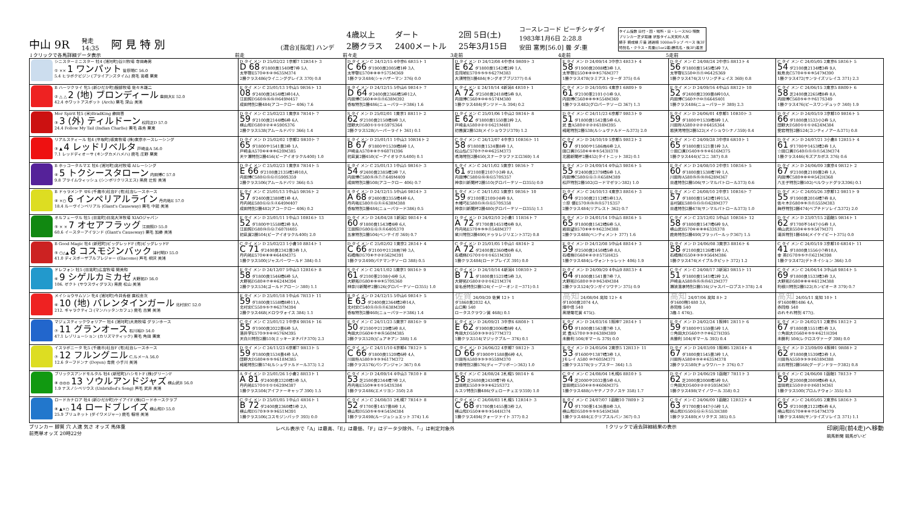中山 9R
発走
14:35
阿 見 特 別
(混合)[指定] ハンデ
4歳以上
2勝クラス
ダート
2400メートル
2回 5日(土)
25年3月15日
コースレコード ビーチシャダイ
1983年1月6日 2:28.8
安田 富男[56.0] 曇 ダ:重
タイム指数 日付・回・場所・日・レースNO 頭数
ブリンカー芝ダ距離 状態タイム天気枠人気
騎手 騎成績 斤量 通過順 1000mラップ ペース 後3F
特別名・クラス・馬重((1or2着)勝馬名・後3F)着差
↓クリックで各馬詳細データ表示 前走 前々走 3走前 4走前 5走前
| シニスターミニスター 牡4 (浦河町)谷川牧場 寺田寿男 ① ×× 1 ワンパット 菅原明C 56.0 5.4 ヒラボクビジン (ブライアンズタイム) 鹿毛 高橋 栗東 | D タイ メン D 25/02/22 1京都7 12R14ト 3 D 68 ダ1800良1540晴7枠 5人 太宰啓E570④⑤④③635M374 2勝クラス486(ウイニンググレイス 370) 0.8 | D タイ メン C 24/12/15 4中京6 6R15ト 1 C 66 ダ1900良2005晴1枠 3人 太宰啓E570⑧⑧⑧⑦575M369 1勝クラス484(シャハザーマン 376) 0.0 | D タイ メン D 24/12/08 4中京4 9R09ト 3 E 62 ダ1800良1542晴2枠 1人 長岡禎E570⑤⑤⑤⑤627M383 大須特別1勝484(キングオブブジ377) 0.6 | E タイ メン D 24/09/14 3中京3 4R13ト 4 58 ダ1900良2008晴3枠 1人 太宰啓E550⑧⑧⑩⑨576M377 1勝クラス478(ラミアストラーダ 375) 0.6 | D タイ メン C 24/08/24 2中京5 8R13ト 4 56 ダ1800良1545晴5枠 7人 太宰啓E550⑩⑪⑪⑩642S369 1勝クラス474(スリリングチェイス 369) 0.8 | C タイ メン C 24/05/05 2東京6 5R16ト 5 54 ダ2100良2134晴3枠 9人 鮫島克C570④⑤⑥⑨547M390 1勝クラス472(サンライズソレイユ 371) 2.3 |
| B ハーツクライ 牝5 (新ひだか町)服部牧場 佐々木雄二 ② △ △ 2 (地) ブロンディール 柴田大E 52.0 42.4 ホワットアスポット (Arch) 栗毛 深山 美浦 | E タイ メン C 25/01/13 1中山5 9R16ト 13 08 ダ2400良2454晴3枠14人 江田照D560⑯⑯⑯⑭649M457 成田特別2勝484(アコークロー 406) 7.6 | B タイ メン D 24/12/15 5中山6 9R14ト 7 D 64 ダ2400良2366晴5枠12人 内田博C560⑧⑩⑬⑪638M392 香取特別2勝486(ニューバラード386) 1.6 | E タイ メン E 24/10/14 4新潟4 4R10ト 1 A 72 ダ2500良2418晴5枠 9人 内田博C560⑨⑩⑥⑤574M380 1勝クラス484(ダンツドール 394) 0.2 | C タイ メン D 24/10/05 4東京1 6R09ト 9 61 ダ2100重2101小1枠 9人 内田博C560⑧⑧⑨⑨554M369 1勝クラス482(グロバーテソーロ 367) 1.3 | E タイ メン D 24/09/16 4中山5 8R12ト 10 52 ダ2400良2399曇8枠10人 内田博C560⑦⑦⑩⑪664S401 1勝クラス486(ニューバラード 389) 2.3 | C タイ メン C 24/06/15 3東京5 8R09ト 6 58 芝2400良2265晴8枠 8人 内田博C560⑤⑥⑦⑦617S349 1勝クラス476(ピースワンデュック 340) 1.9 |
| Mor Spirit 牡5 (米)BradKing 藤田晋 ③ 3 (外) ティルドーン 松岡正D 57.0 24.4 Follow My Tail (Indian Charlie) 栗毛 森秀 栗東 | D タイ メン C 25/02/23 1東京8 7R14ト 7 59 ダ2100良2144晴6枠 6人 横山和D580②②④④590S376 2勝クラス538(アムールドパリ 366) 1.4 | S タイ メン D 25/02/01 1東京1 8R11ト 2 62 ダ2100良2150晴8枠 3人 団野大D580①①①①597S364 2勝クラス528(ハーパーライト 361) 0.1 | D タイ メン C 25/01/06 1中山2 9R16ト 8 E 62 ダ1800良1550曇2枠 2人 戸崎圭A580②②①①621M401 初茜賞2勝528(メイショウフジ379) 1.2 | D タイ メン C 24/11/23 6京都7 9R13ト 9 51 ダ1800良1542曇5枠 6人 武 豊A580②②②②618M395 栂尾特別2勝538(ルシュヴァルドール373) 2.0 | S タイ メン D 24/06/01 4京都1 10R10ト 3 59 ダ1800や1539晴8枠 1人 川田将A580②②②②645S364 若狭湾特別2勝522(メイショウシナノ359) 0.4 | D タイ メン D 24/05/19 3京都10 9R16ト 5 66 ダ1800良1533小2枠 5人 団野大D580①①①②624M384 愛宕特別2勝524(コンティノアール371) 0.8 |
| リアルスティール 牡4 (平取町)坂東牧場 (株)東京ホースレーシング ③ ▲ 4 レッドリベルタ 戸崎圭A 56.0 7.1 レッドディオーサ (キングカメハメハ) 鹿毛 庄野 栗東 | D タイ メン D 25/02/02 1京都2 9R10ト 7 65 ダ1800や1541曇3枠 1人 戸崎圭A570⑥⑥⑧⑨620M385 天ケ瀬特別2勝456(ビーアイオラクル400) 1.0 | E タイ メン D 25/01/11 1中山3 10R16ト 2 B 67 ダ1800や1539晴8枠 1人 戸崎圭A570⑧⑧⑦⑤607H396 初凪賞2勝450(ビーアイオラクル400) 0.1 | C タイ メン C 24/12/07 4中京3 10R16ト 11 58 ダ1800良1534曇8枠 1人 松山弘C570⑦⑦⑩⑩625M373 鳴海特別2勝450(スナークラファエロ369) 1.4 | C タイ メン D 24/10/19 5京都5 9R12ト 2 67 ダ1900や1586雨4枠 2人 田口貫D550⑥⑥⑧⑤543H378 北國新聞杯2勝452(タイトニット 382) 0.1 | C タイ メン C 24/09/28 3中京8 6R10ト 1 65 ダ1800良1521曇1枠 3人 ☆田口貫D540⑤⑤⑤④616M375 1勝クラス444(ピコニ 387) 0.8 | D タイ メン D 24/07/21 3小倉8 12R15ト 4 61 ダ1700や1453晴2枠 1人 ☆田口貫D540⑬⑬⑬⑪543M374 1勝クラス446(モズアカボス 376) 0.6 |
| B ホッコータルマエ 牡6 (浦河町)高村牧場 AIレーシング ④ 5 トクシースタローン 内田博C 57.0 9.8 プライムウィッシュ (シンボリクリスエス) 黒鹿 辻哲 美浦 | D タイ メン C 25/02/23 1東京8 7R14ト 5 E 66 ダ2100良2135晴3枠10人 内田博C580⑫⑬⑫⑪590S359 2勝クラス506(アムールドパリ 366) 0.5 | E タイ メン C 25/01/13 1中山5 9R16ト 3 54 ダ2400良2385晴2枠 7人 内田博C580⑮⑮⑦⑦649M409 成田特別2勝508(アコークロー 406) 0.7 | S タイ メン C 24/11/02 5東京1 9R16ト 7 61 ダ2100重2107小3枠 8人 内田博C580⑫⑩⑩⑫570S357 神奈川新聞杯2勝510(グロバーテソーロ355) 0.9 | E タイ メン D 24/09/14 4中山3 9R16ト 5 55 ダ2400良2379晴6枠 1人 内田博C580⑫⑫③④658M389 松戸特別2勝502(ロードマゼラン382) 1.0 | E タイ メン D 24/08/10 2中京1 10R16ト 5 60 ダ1800良1538晴7枠 1人 川田将A580⑮⑮⑭⑭628M367 日進特別2勝506(サンマルパトロール373) 0.6 | D タイ メン D 24/06/09 3東京4 9R12ト 2 67 ダ2100良2109曇2枠 1人 内田博C580⑨⑧⑩⑩542H368 八王子特別2勝502(ベルウッドグラス396) 0.1 |
| B ドゥラメンテ せ6 (千歳市)社台F (有)社台レースホース ④ ×○ 6 インペリアルライン 丹内祐E 57.0 18.4 ルーヴインペリアル (Giant's Causeway) 栗毛 中舘 美浦 | E タイ メン C 25/01/13 1中山5 9R16ト 2 57 ダ2400良2380晴1枠 4人 丹内祐E580⑫⑫⑤④649M407 成田特別2勝482(アコークロー 406) 0.2 | B タイ メン D 24/12/15 5中山6 9R14ト 3 A 68 ダ2400良2355晴4枠 6人 丹内祐E580⑪⑫⑧⑥638M388 香取特別2勝484(ニューバラード386) 0.5 | S タイ メン C 24/11/02 5東京1 9R16ト 10 59 ダ2100重2109小8枠 9人 木幡巧E580⑬⑭⑬⑫570S358 神奈川新聞杯2勝480(グロバーテソーロ355) 1.1 | D タイ メン C 24/10/13 4東京3 8R16ト 3 64 ダ2100良2112晴1枠13人 ☆原 優E570⑭⑭⑭⑬571S357 2勝クラス484(リアレスト 362) 0.7 | E タイ メン C 24/08/10 2中京1 10R16ト 7 57 ダ1800良1542晴1枠15人 吉村誠E580⑬⑬⑬⑬628M377 日進特別2勝478(サンマルパトロール373) 1.0 | D タイ メン C 24/05/26 3京都12 9R11ト 9 55 ダ1900良2016晴7枠 8人 佐々木D580⑨⑨⑪⑪555M383 與杼特別2勝474(ベプチドソレイユ372) 2.0 |
| オルフェーヴル 牡5 (日高町)日高大洋牧場 XIAOジャパン ⑤ × × 7 オセアフラッグ 江田照D 55.0 60.6 イースターアイランド (Giant's Causeway) 栗毛 加藤 美浦 | E タイ メン D 25/01/11 1中山3 10R16ト 13 52 ダ1800や1558晴2枠 9人 江田照D580⑭⑬⑫⑦607H405 初凪賞2勝504(ビーアイオラクル400) 2.0 | D タイ メン D 24/04/28 1新潟2 9R14ト 4 60 ダ1800良1543晴4枠 6人 江田照D580⑫⑫⑨⑧640S370 五泉特別2勝504(ベンテイガ 369) 0.7 | D タイ メン D 24/02/10 2小倉1 11R16ト 7 A 72 ダ1700良1451晴4枠 9人 丹内祐E570⑨⑨⑨⑪548M377 紫川特別2勝490(ドゥラレジリエント372) 0.8 | B タイ メン D 24/01/14 1中山5 8R16ト 5 65 ダ1800良1542晴6枠 5人 岩田望B570⑧⑧⑤⑤623M388 2勝クラス488(ベンティメント 377) 1.6 | C タイ メン C 23/12/02 5中山1 10R16ト 12 58 ダ1800良1547晴6枠 9人 横山武B570⑥⑥⑧⑧633S378 鹿島特別2勝490(フラッパールック367) 1.5 | D タイ メン D 23/07/15 2函館5 9R14ト 1 62 ダ1700不1447小5枠 1人 横山武B550⑥⑥⑤⑤547M371 湯浜特別1勝484(メイケイビート375) 0.0 |
| B Good Magic 牡4 (新冠町)ビッグレッドF (有)ビッグレッドF ⑤ ○△▲ 8 コスモジンバック 津村明D 55.0 41.0 ディスポーザブルプレジャー (Giacomo) 芦毛 相沢 美浦 | C タイ メン D 25/02/23 1小倉10 8R14ト 1 C 71 ダ2400良2342曇3枠 1人 丹内祐E570⑥⑧⑧⑥644M375 1勝クラス500(ジャスパーワールド 384) 0.1 | D タイ メン C 25/02/02 1東京2 2R14ト 4 C 66 ダ2100や2128雨7枠 3人 石橋脩D570⑧⑦②②562M391 1勝クラス490(バナマンテソーロ 388) 0.5 | C タイ メン D 25/01/05 1中山1 4R16ト 2 A 72 ダ2400良2360晴4枠 6人 石橋脩D570①①①①651M393 1勝クラス484(ロードプレイズ 391) 0.0 | E タイ メン D 24/12/08 5中山4 8R14ト 3 59 ダ2500良2450晴5枠 8人 石橋脩D560④④②②575H425 1勝クラス484(レヴォントゥレット 406) 1.9 | D タイ メン D 24/06/08 3東京3 8R16ト 6 58 ダ2100良2126晴1枠 1人 石橋脩D550④③③③564M386 1勝クラス474(メイプルタピット 372) 1.2 | C タイ メン C 24/05/19 3京都10 6R14ト 11 41 ダ1800良1556小7枠10人 幸 英D570⑤⑤⑦⑪621M398 1勝クラス472(デトネイション 366) 3.0 |
| ドレフォン 牡5 (日高町)広富牧場 関美和 ⑥ 9 シゲルカミカゼ 大野拓D 56.0 106. ゼクト (サウスヴィグラス) 黒鹿 松山 美浦 | E タイ メン D 24/12/07 5中山3 12R16ト 8 58 ダ1800良1546晴6枠 5人 大野拓D580④⑦⑧⑥624M394 2勝クラス534(ゴールドアローン 380) 1.1 | S タイ メン C 24/11/02 5東京1 9R16ト 9 61 ダ2100重2108小4枠 5人 大野拓D580⑧⑨⑩⑨570S360 神奈川新聞杯2勝526(グロバーテソーロ355) 1.0 | C タイ メン D 24/10/14 4新潟4 10R10ト 2 B 71 ダ1800良1521晴5枠 3人 大野拓D580②②②①621M374 菅名岳特別2勝524(イージーオンミー371) 0.1 | D タイ メン D 24/09/29 4中山9 8R13ト 4 64 ダ1800良1541曇7枠 7人 大野拓D580②③②③634M384 2勝クラス524(ウンガイツワテン 375) 0.9 | C タイ メン C 24/08/17 3新潟3 9R15ト 11 51 ダ1800良1541晴2枠 2人 戸崎圭A580⑮⑮⑮⑮612M377 瀬波温泉特別2勝516(ジャスパーロブスト378) 2.4 | C タイ メン C 24/04/14 3中山8 9R14ト 5 69 ダ1800良1533晴3枠 3人 大野拓D580⑧⑧⑥⑥612M388 利根川特別2勝522(カンピオーネ 379) 0.7 |
| メイショウサムソン 牝4 (浦河町)今井秀樹 廣松金次 ⑥ 10 (地) バレンタインガール 北村宏C 52.0 212. ギャラクティコ (マンハッタンカフェ) 鹿毛 古賀 美浦 | E タイ メン D 25/01/18 1中山6 7R13ト 11 59 ダ1800良1558晴8枠11人 北村宏C550⑤⑤⑦⑨637M394 2勝クラス468(メロウヴォイス 384) 1.1 | B タイ メン D 24/12/15 5中山6 9R14ト 5 E 63 ダ2400良2364晴2枠14人 北村宏C540⑬⑬⑬⑪638M390 香取特別2勝460(ニューバラード386) 1.4 | 佐賀 24/09/29 佐賀 12ト 1 ダ1860良2032 4人 山口勲 540 ロータスクラウン賞 468() 0.1 | 高知 24/08/04 高知 12ト 4 ダ1800良2074 4人 畑中信 540 黒潮菊花賞 475(). | 高知 24/07/06 高知 8ト 2 ダ1600稍1480 3人 赤岡修 540 3歳-1 474(). | 高知 24/05/11 高知 10ト 1 ダ1600稍1486 4人 赤岡修 540 のれそれ特別 477(). |
| マジェスティックウォリアー 牡4 (浦河町)大島牧場 グランホース ⑦ 11 グランオース 石川裕D 54.0 47.1 レゾリューション (カリズマティック) 栗毛 角田 栗東 | C タイ メン C 25/01/12 1中京4 9R16ト 16 55 ダ1900良2022曇6枠 5人 酒井学E570③③⑥⑩576M395 天白川特別2勝510(ミッキーヌチバナ370) 2.3 | E タイ メン C 24/11/23 5東京7 8R16ト 9 50 ダ2100や2129晴5枠 8人 角田大D560⑥⑦⑧⑮560M385 2勝クラス520(ピュアキアン 388) 1.6 | E タイ メン D 24/09/21 3中京6 6R08ト 1 E 62 ダ1900良2006晴8枠 4人 角田大D550③③③②577M373 1勝クラス514(マジックブルー 376) 0.1 | E タイ メン D 24/03/16 1阪神7 2R14ト 1 66 ダ1800良1563曇7枠 1人 武 豊A570②③③②638M389 未勝利 504(ギマール 379) 0.0 | E タイ メン D 24/02/24 1阪神1 2R11ト 6 59 ダ1800や1559曇5枠 1人 ☆角田大D560⑦⑦⑦⑧627H395 未勝利 504(ギマール 393) 0.4 | E タイ メン D 24/02/11 2東京6 1R12ト 2 67 ダ1800良1551晴1枠 3人 ☆角田大D560④⑤⑤④621H394 未勝利 504(レクロスヴァーグ 398) 0.0 |
| イスラボニータ 牝5 (千歳市)社台F (有)社台レースホース ⑦ 12 フルングニル C.ルメーA 56.0 12.6 ターフドンナ (Doyen) 青鹿 小手川 美浦 | D タイ メン C 24/11/23 6京都7 9R13ト 5 59 ダ1800良1534曇4枠 5人 団野大D580⑥⑤⑤⑤618M385 栂尾特別2勝574(ルシュヴァルドール373) 1.2 | C タイ メン C 24/11/10 6京都4 7R12ト 5 C 66 ダ1800良1520晴6枠 4人 川田将A580③③③③617M372 2勝クラス576(パシアンジャン 367) 0.6 | C タイ メン D 24/06/22 4京都7 9R12ト 3 D 66 ダ1900や1588曇6枠 4人 川田将A580③③③③559M370 京極特別2勝576(ディープリボーン363) 1.0 | E タイ メン D 24/05/04 2東京5 12R13ト 11 53 ダ1600や1387晴3枠 1人 Jモレイ A580 ⑩⑦605M371 2勝クラス578(ラップスター 364) 1.5 | D タイ メン D 24/03/09 1阪神5 12R14ト 4 67 ダ1800良1545曇3枠 1人 川田将A580④⑤④④635M378 2勝クラス580(チュウワハート 376) 0.7 | D タイ メン D 23/09/09 4阪神1 9R08ト 2 62 ダ1800良1539晴2枠 1人 川田将A550③③③②618M388 出石特別2勝568(グーデンドラーク382) 0.8 |
| ブリックスアンドモルタル 牡4 (新冠町)ハシモトF (株)グリーンF ⑧ ◎◎◎ 13 ソウルアンドジャズ 横山武B 56.0 1.9 ナスノシベリウス (Unbridled's Song) 芦毛 武井 美浦 | A タイ メン D 25/01/26 1小倉2 8R13ト 1 A 81 ダ2400良2320晴1枠 5人 丹内祐E570①①①①629M387 1勝クラス504(アイファーキャップ 390) 1.5 | C タイ メン D 24/09/14 4中山3 7R10ト 8 53 芝2500良2344晴7枠 2人 丹内祐E550⑨⑧①①543S384 1勝クラス486(エメリヨン 350) 2.8 | E タイ メン C 24/08/24 2札幌5 9R14ト 6 58 芝2600良2430晴7枠 6人 富田暁E550③③③⑥625S372 ルスツ特別1勝486(ヴェローチェエラ359) 1.0 | C タイ メン C 24/08/04 1札幌6 8R10ト 5 54 芝2000や2032曇5枠 6人 富田暁E550④④⑤⑥606M375 1勝クラス488(ハヤテノフクノスケ 358) 1.7 | D タイ メン D 24/06/29 1函館7 7R11ト 3 62 芝2000良2008晴5枠 9人 ☆角田大D540②②②②595M367 1勝クラス498(マイノワール 358) 0.2 | E タイ メン C 24/06/08 1函館1 7R13ト 7 59 芝2000良2009晴6枠 6人 富田暁E550②②②②601M361 1勝クラス500(プロムナウォン 355) 0.3 |
| ロードカナロア 牡4 (新ひだか町)ケイアイF (株)ロードホースクラブ ⑧ ▲×○ 14 ロードブレイズ 横山和D 55.0 25.9 ブリュネット (ダイワメジャー) 鹿毛 稲垣 美浦 | C タイ メン D 25/01/05 1中山1 4R16ト 1 B 72 ダ2400良2360晴1枠 2人 横山和D570③③③③651M391 1勝クラス506(コスモジンバック 393) 0.0 | C タイ メン C 24/08/31 2札幌7 7R14ト 8 52 ダ1700重1457曇8枠 1人 横山和D550⑤⑥⑤⑥545M384 1勝クラス498(ルージュシュエット 374) 1.6 | C タイ メン C 24/08/03 1札幌5 12R14ト 3 C 68 ダ1700良1455曇3枠 2人 横山和D550⑧⑧⑤③544H374 1勝クラス494(クォーツァイト 377) 0.2 | B タイ メン C 24/07/07 1函館10 7R09ト 2 70 ダ1700重1436曇8枠 3人 横山和D550⑤⑤⑤⑤545M368 1勝クラス484(エクリプスルバン 367) 0.3 | C タイ メン C 24/06/09 1函館2 12R12ト 4 63 ダ1700良1447小5枠 1人 横山和D550⑫⑫⑥⑤553H380 1勝クラス480(メリタテス 385) 0.5 | C タイ メン C 24/05/05 2東京6 5R16ト 3 65 ダ2100良2122晴6枠 6人 横山和D570⑧⑧⑥⑦547M379 1勝クラス488(サンライズソレイユ 371) 1.1 |
ブリンカー 脚質 穴 人速 気さ オッズ 馬体重
前売単オッズ 20時22分
レベル表示で「A」は最高、「E」は最低、「F」はデータ少除外、「-」は判定対象外
↑クリックで過去詳細結果の表示
印刷用(前4走)へ移動
競馬新聞 競馬がいど